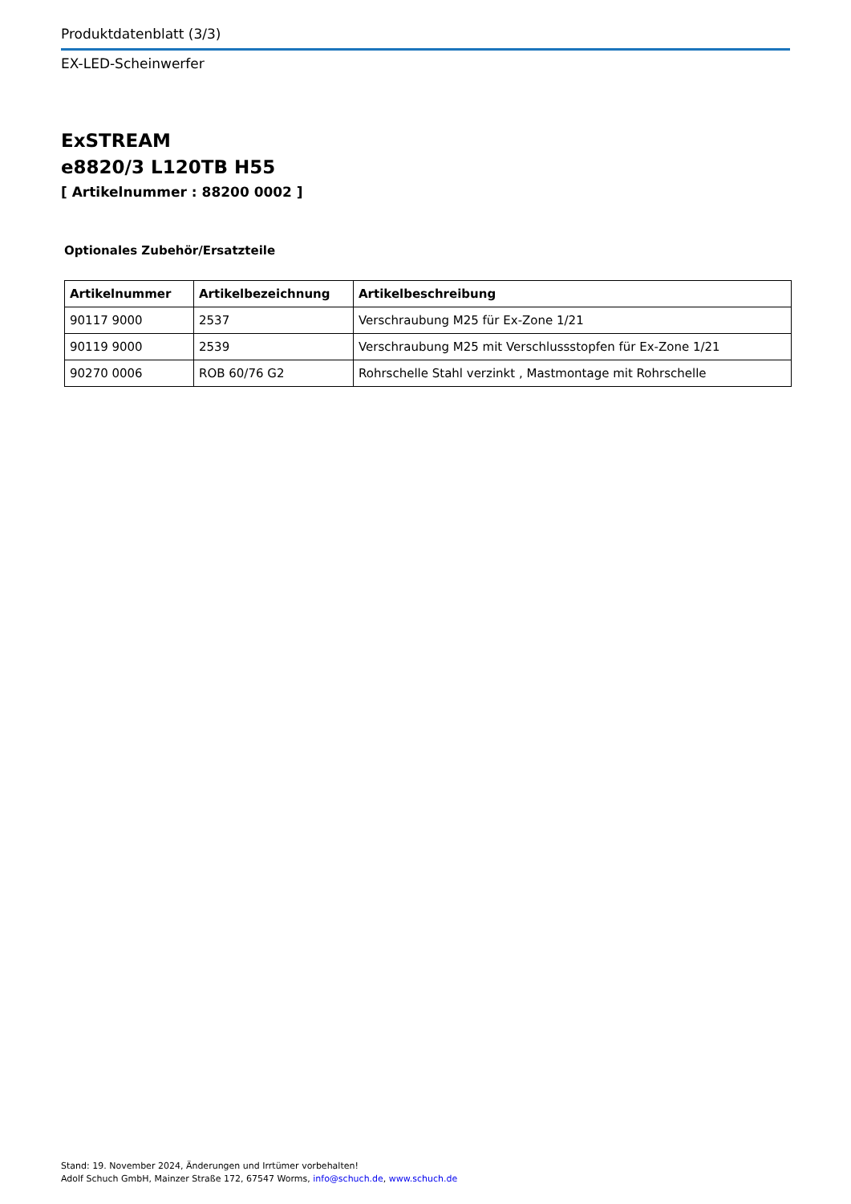Produktdatenblatt (3/3)
EX-LED-Scheinwerfer
ExSTREAM
e8820/3 L120TB H55
[ Artikelnummer : 88200 0002 ]
Optionales Zubehör/Ersatzteile
| Artikelnummer | Artikelbezeichnung | Artikelbeschreibung |
| --- | --- | --- |
| 90117 9000 | 2537 | Verschraubung M25 für Ex-Zone 1/21 |
| 90119 9000 | 2539 | Verschraubung M25 mit Verschlussstopfen für Ex-Zone 1/21 |
| 90270 0006 | ROB 60/76 G2 | Rohrschelle Stahl verzinkt , Mastmontage mit Rohrschelle |
Stand: 19. November 2024, Änderungen und Irrtümer vorbehalten!
Adolf Schuch GmbH, Mainzer Straße 172, 67547 Worms, info@schuch.de, www.schuch.de